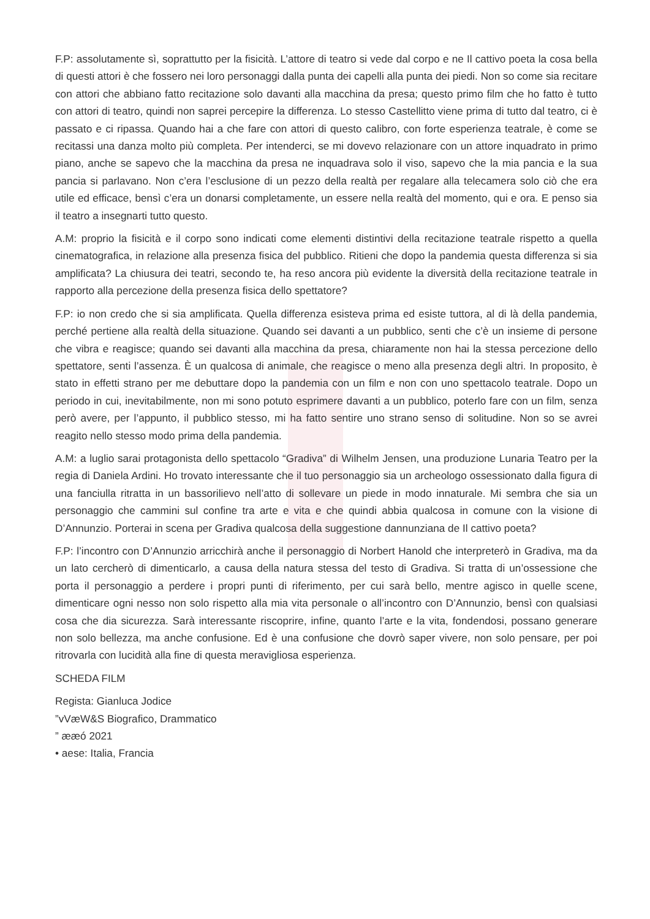F.P: assolutamente sì, soprattutto per la fisicità. L’attore di teatro si vede dal corpo e ne Il cattivo poeta la cosa bella di questi attori è che fossero nei loro personaggi dalla punta dei capelli alla punta dei piedi. Non so come sia recitare con attori che abbiano fatto recitazione solo davanti alla macchina da presa; questo primo film che ho fatto è tutto con attori di teatro, quindi non saprei percepire la differenza. Lo stesso Castellitto viene prima di tutto dal teatro, ci è passato e ci ripassa. Quando hai a che fare con attori di questo calibro, con forte esperienza teatrale, è come se recitassi una danza molto più completa. Per intenderci, se mi dovevo relazionare con un attore inquadrato in primo piano, anche se sapevo che la macchina da presa ne inquadrava solo il viso, sapevo che la mia pancia e la sua pancia si parlavano. Non c’era l’esclusione di un pezzo della realtà per regalare alla telecamera solo ciò che era utile ed efficace, bensì c’era un donarsi completamente, un essere nella realtà del momento, qui e ora. E penso sia il teatro a insegnarti tutto questo.
A.M: proprio la fisicità e il corpo sono indicati come elementi distintivi della recitazione teatrale rispetto a quella cinematografica, in relazione alla presenza fisica del pubblico. Ritieni che dopo la pandemia questa differenza si sia amplificata? La chiusura dei teatri, secondo te, ha reso ancora più evidente la diversità della recitazione teatrale in rapporto alla percezione della presenza fisica dello spettatore?
F.P: io non credo che si sia amplificata. Quella differenza esisteva prima ed esiste tuttora, al di là della pandemia, perché pertiene alla realtà della situazione. Quando sei davanti a un pubblico, senti che c’è un insieme di persone che vibra e reagisce; quando sei davanti alla macchina da presa, chiaramente non hai la stessa percezione dello spettatore, senti l’assenza. È un qualcosa di animale, che reagisce o meno alla presenza degli altri. In proposito, è stato in effetti strano per me debuttare dopo la pandemia con un film e non con uno spettacolo teatrale. Dopo un periodo in cui, inevitabilmente, non mi sono potuto esprimere davanti a un pubblico, poterlo fare con un film, senza però avere, per l’appunto, il pubblico stesso, mi ha fatto sentire uno strano senso di solitudine. Non so se avrei reagito nello stesso modo prima della pandemia.
A.M: a luglio sarai protagonista dello spettacolo “Gradiva” di Wilhelm Jensen, una produzione Lunaria Teatro per la regia di Daniela Ardini. Ho trovato interessante che il tuo personaggio sia un archeologo ossessionato dalla figura di una fanciulla ritratta in un bassorilievo nell’atto di sollevare un piede in modo innaturale. Mi sembra che sia un personaggio che cammini sul confine tra arte e vita e che quindi abbia qualcosa in comune con la visione di D’Annunzio. Porterai in scena per Gradiva qualcosa della suggestione dannunziana de Il cattivo poeta?
F.P: l’incontro con D’Annunzio arricchirà anche il personaggio di Norbert Hanold che interpreterò in Gradiva, ma da un lato cercherò di dimenticarlo, a causa della natura stessa del testo di Gradiva. Si tratta di un’ossessione che porta il personaggio a perdere i propri punti di riferimento, per cui sarà bello, mentre agisco in quelle scene, dimenticare ogni nesso non solo rispetto alla mia vita personale o all’incontro con D’Annunzio, bensì con qualsiasi cosa che dia sicurezza. Sarà interessante riscoprire, infine, quanto l’arte e la vita, fondendosi, possano generare non solo bellezza, ma anche confusione. Ed è una confusione che dovrò saper vivere, non solo pensare, per poi ritrovarla con lucidità alla fine di questa meravigliosa esperienza.
SCHEDA FILM
Regista: Gianluca Jodice
”vVæW&S Biografico, Drammatico
” ææó 2021
• aese: Italia, Francia